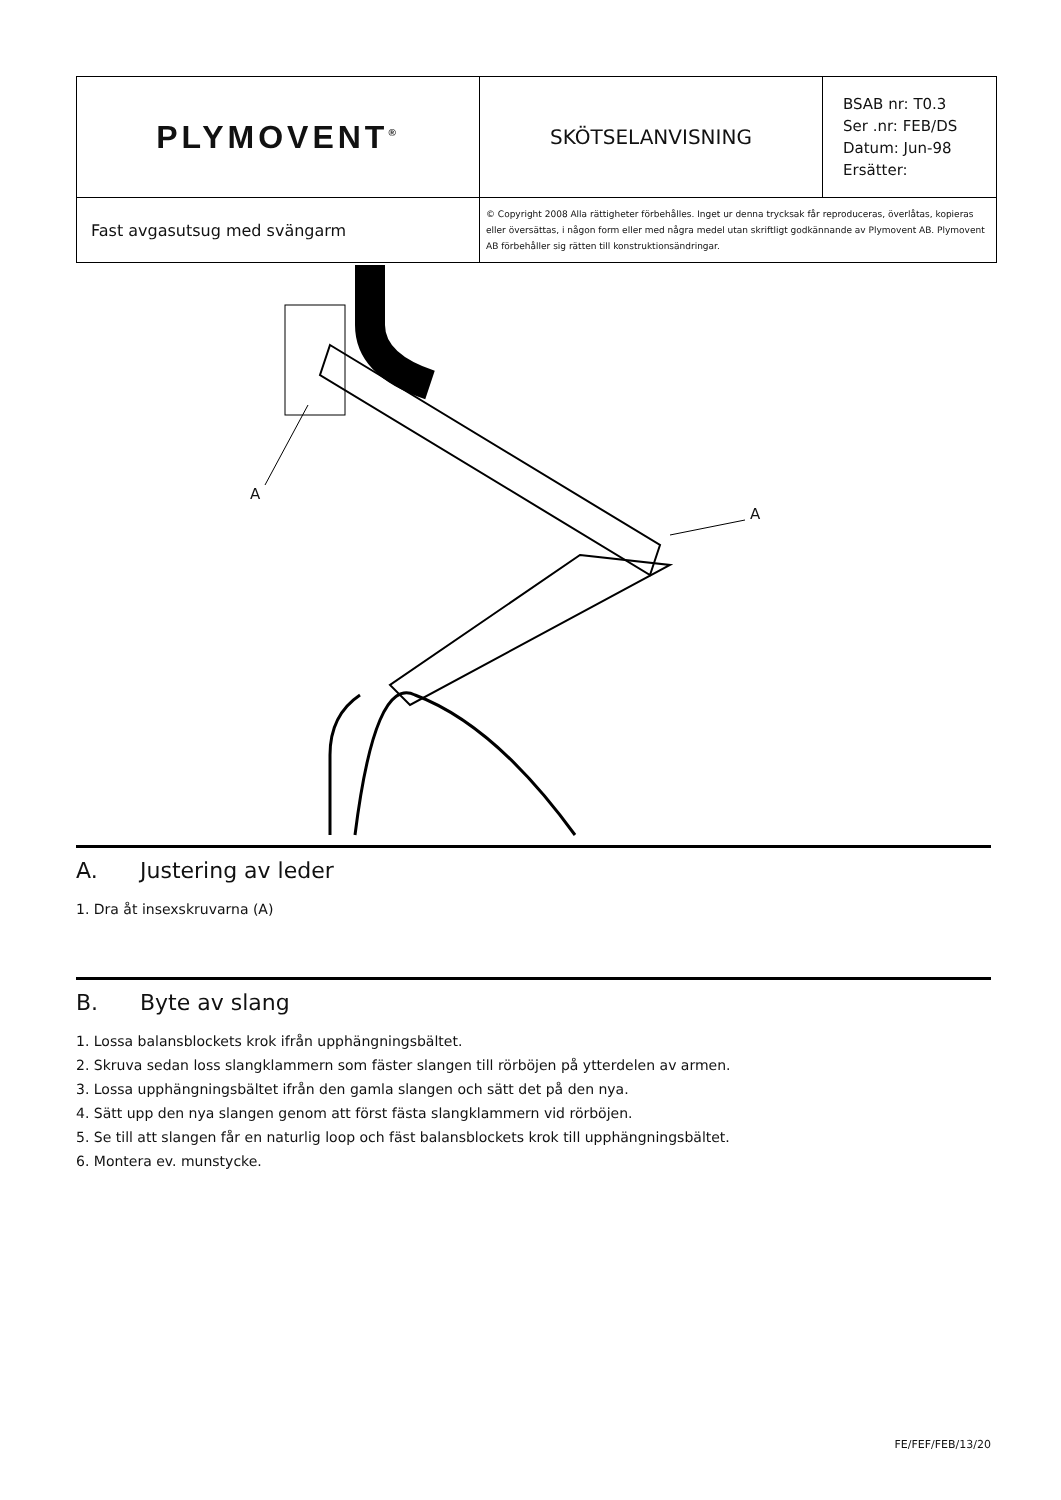| PLYMOVENT<sup>®</sup> | SKÖTSELANVISNING | BSAB nr: T0.3 Ser .nr: FEB/DS Datum: Jun-98 Ersätter: |
| Fast avgasutsug med svängarm | © Copyright 2008 Alla rättigheter förbehålles. Inget ur denna trycksak får reproduceras, överlåtas, kopieras eller översättas, i någon form eller med några medel utan skriftligt godkännande av Plymovent AB. Plymovent AB förbehåller sig rätten till konstruktionsändringar. | |
A
A
A. Justering av leder
1. Dra åt insexskruvarna (A)
B. Byte av slang
1. Lossa balansblockets krok ifrån upphängningsbältet.
2. Skruva sedan loss slangklammern som fäster slangen till rörböjen på ytterdelen av armen.
3. Lossa upphängningsbältet ifrån den gamla slangen och sätt det på den nya.
4. Sätt upp den nya slangen genom att först fästa slangklammern vid rörböjen.
5. Se till att slangen får en naturlig loop och fäst balansblockets krok till upphängningsbältet.
6. Montera ev. munstycke.
FE/FEF/FEB/13/20